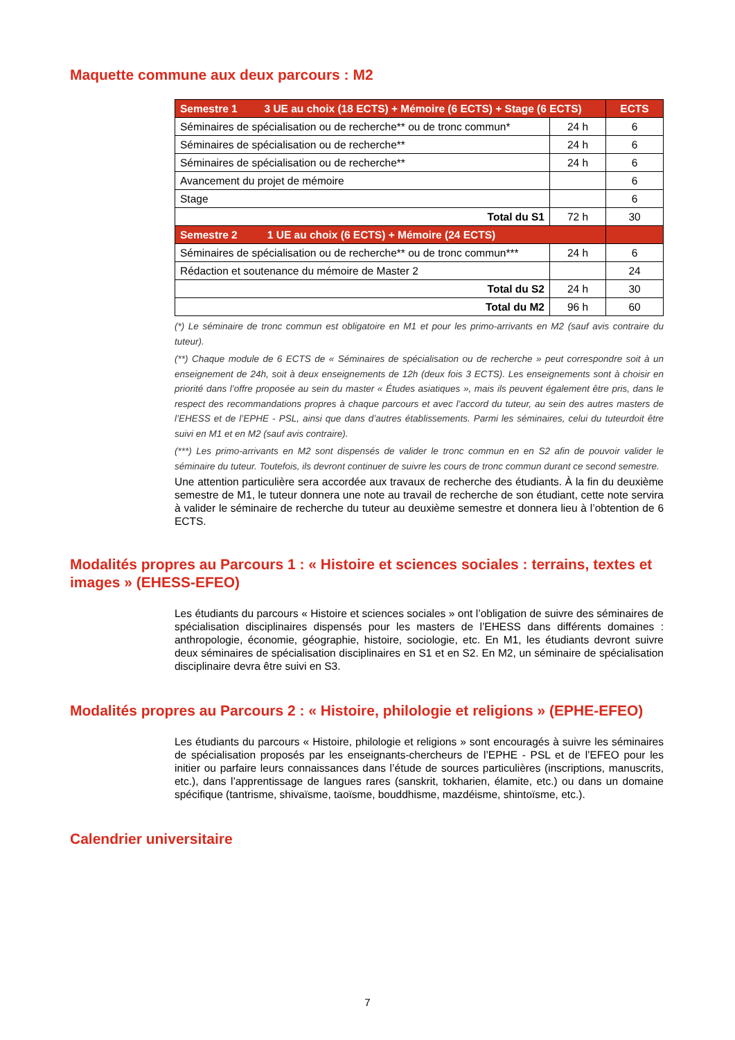Maquette commune aux deux parcours : M2
| Semestre 1 3 UE au choix (18 ECTS) + Mémoire (6 ECTS) + Stage (6 ECTS) | | ECTS |
| Séminaires de spécialisation ou de recherche** ou de tronc commun* | 24 h | 6 |
| Séminaires de spécialisation ou de recherche** | 24 h | 6 |
| Séminaires de spécialisation ou de recherche** | 24 h | 6 |
| Avancement du projet de mémoire | | 6 |
| Stage | | 6 |
| Total du S1 | 72 h | 30 |
| Semestre 2 1 UE au choix (6 ECTS) + Mémoire (24 ECTS) | | |
| Séminaires de spécialisation ou de recherche** ou de tronc commun*** | 24 h | 6 |
| Rédaction et soutenance du mémoire de Master 2 | | 24 |
| Total du S2 | 24 h | 30 |
| Total du M2 | 96 h | 60 |
(*) Le séminaire de tronc commun est obligatoire en M1 et pour les primo-arrivants en M2 (sauf avis contraire du tuteur).
(**) Chaque module de 6 ECTS de « Séminaires de spécialisation ou de recherche » peut correspondre soit à un enseignement de 24h, soit à deux enseignements de 12h (deux fois 3 ECTS). Les enseignements sont à choisir en priorité dans l’offre proposée au sein du master « Études asiatiques », mais ils peuvent également être pris, dans le respect des recommandations propres à chaque parcours et avec l’accord du tuteur, au sein des autres masters de l’EHESS et de l’EPHE - PSL, ainsi que dans d’autres établissements. Parmi les séminaires, celui du tuteurdoit être suivi en M1 et en M2 (sauf avis contraire).
(***) Les primo-arrivants en M2 sont dispensés de valider le tronc commun en en S2 afin de pouvoir valider le séminaire du tuteur. Toutefois, ils devront continuer de suivre les cours de tronc commun durant ce second semestre.
Une attention particulière sera accordée aux travaux de recherche des étudiants. À la fin du deuxième semestre de M1, le tuteur donnera une note au travail de recherche de son étudiant, cette note servira à valider le séminaire de recherche du tuteur au deuxième semestre et donnera lieu à l’obtention de 6 ECTS.
Modalités propres au Parcours 1 : « Histoire et sciences sociales : terrains, textes et images » (EHESS-EFEO)
Les étudiants du parcours « Histoire et sciences sociales » ont l’obligation de suivre des séminaires de spécialisation disciplinaires dispensés pour les masters de l’EHESS dans différents domaines : anthropologie, économie, géographie, histoire, sociologie, etc. En M1, les étudiants devront suivre deux séminaires de spécialisation disciplinaires en S1 et en S2. En M2, un séminaire de spécialisation disciplinaire devra être suivi en S3.
Modalités propres au Parcours 2 : « Histoire, philologie et religions » (EPHE-EFEO)
Les étudiants du parcours « Histoire, philologie et religions » sont encouragés à suivre les séminaires de spécialisation proposés par les enseignants-chercheurs de l’EPHE - PSL et de l’EFEO pour les initier ou parfaire leurs connaissances dans l’étude de sources particulières (inscriptions, manuscrits, etc.), dans l’apprentissage de langues rares (sanskrit, tokharien, élamite, etc.) ou dans un domaine spécifique (tantrisme, shivaïsme, taoïsme, bouddhisme, mazdéisme, shintoïsme, etc.).
Calendrier universitaire
7